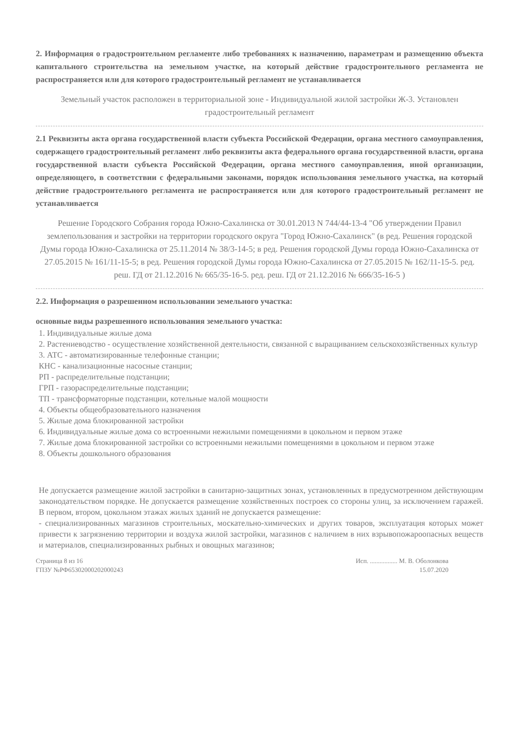2. Информация о градостроительном регламенте либо требованиях к назначению, параметрам и размещению объекта капитального строительства на земельном участке, на который действие градостроительного регламента не распространяется или для которого градостроительный регламент не устанавливается
Земельный участок расположен в территориальной зоне - Индивидуальной жилой застройки Ж-3. Установлен градостроительный регламент
2.1 Реквизиты акта органа государственной власти субъекта Российской Федерации, органа местного самоуправления, содержащего градостроительный регламент либо реквизиты акта федерального органа государственной власти, органа государственной власти субъекта Российской Федерации, органа местного самоуправления, иной организации, определяющего, в соответствии с федеральными законами, порядок использования земельного участка, на который действие градостроительного регламента не распространяется или для которого градостроительный регламент не устанавливается
Решение Городского Собрания города Южно-Сахалинска от 30.01.2013 N 744/44-13-4 "Об утверждении Правил землепользования и застройки на территории городского округа "Город Южно-Сахалинск" (в ред. Решения городской Думы города Южно-Сахалинска от 25.11.2014 № 38/3-14-5; в ред. Решения городской Думы города Южно-Сахалинска от 27.05.2015 № 161/11-15-5; в ред. Решения городской Думы города Южно-Сахалинска от 27.05.2015 № 162/11-15-5. ред. реш. ГД от 21.12.2016 № 665/35-16-5. ред. реш. ГД от 21.12.2016 № 666/35-16-5 )
2.2. Информация о разрешенном использовании земельного участка:
основные виды разрешенного использования земельного участка:
1. Индивидуальные жилые дома
2. Растениеводство - осуществление хозяйственной деятельности, связанной с выращиванием сельскохозяйственных культур
3. АТС - автоматизированные телефонные станции;
КНС - канализационные насосные станции;
РП - распределительные подстанции;
ГРП - газораспределительные подстанции;
ТП - трансформаторные подстанции, котельные малой мощности
4. Объекты общеобразовательного назначения
5. Жилые дома блокированной застройки
6. Индивидуальные жилые дома со встроенными нежилыми помещениями в цокольном и первом этаже
7. Жилые дома блокированной застройки со встроенными нежилыми помещениями в цокольном и первом этаже
8. Объекты дошкольного образования
Не допускается размещение жилой застройки в санитарно-защитных зонах, установленных в предусмотренном действующим законодательством порядке. Не допускается размещение хозяйственных построек со стороны улиц, за исключением гаражей. В первом, втором, цокольном этажах жилых зданий не допускается размещение:
- специализированных магазинов строительных, москательно-химических и других товаров, эксплуатация которых может привести к загрязнению территории и воздуха жилой застройки, магазинов с наличием в них взрывопожароопасных веществ и материалов, специализированных рыбных и овощных магазинов;
Страница 8 из 16
ГПЗУ №РФ65302000202000243
Исп. ................. М. В. Оболонкова
15.07.2020